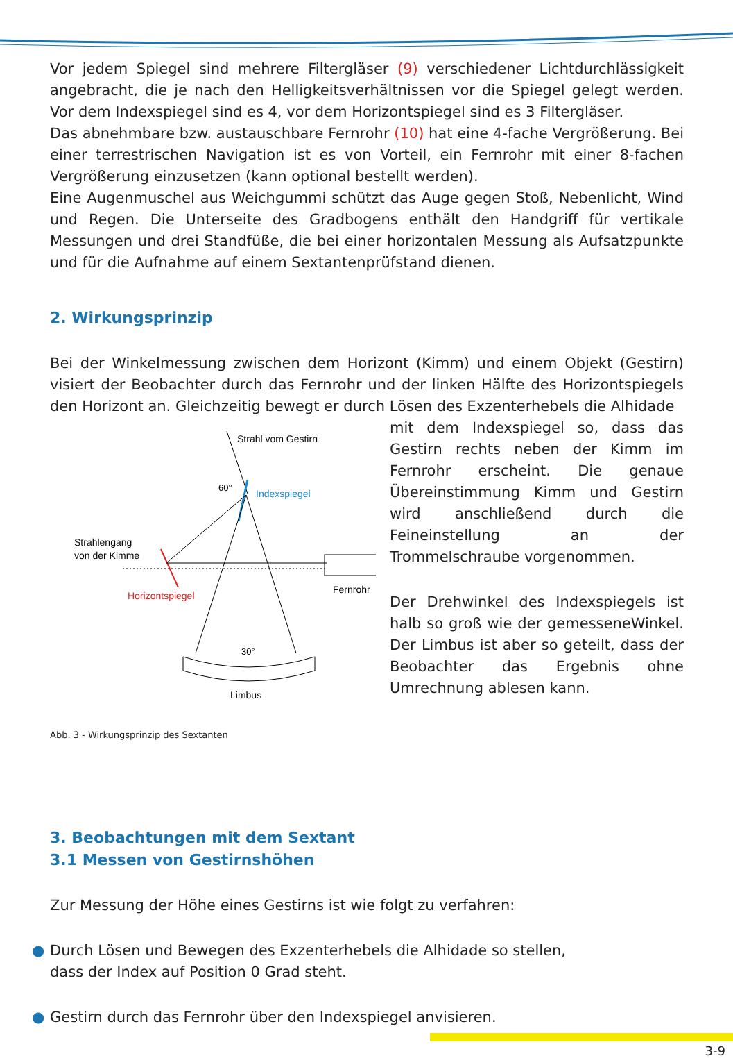Vor jedem Spiegel sind mehrere Filtergläser (9) verschiedener Lichtdurchlässigkeit angebracht, die je nach den Helligkeitsverhältnissen vor die Spiegel gelegt werden. Vor dem Indexspiegel sind es 4, vor dem Horizontspiegel sind es 3 Filtergläser.
Das abnehmbare bzw. austauschbare Fernrohr (10) hat eine 4-fache Vergrößerung. Bei einer terrestrischen Navigation ist es von Vorteil, ein Fernrohr mit einer 8-fachen Vergrößerung einzusetzen (kann optional bestellt werden).
Eine Augenmuschel aus Weichgummi schützt das Auge gegen Stoß, Nebenlicht, Wind und Regen. Die Unterseite des Gradbogens enthält den Handgriff für vertikale Messungen und drei Standfüße, die bei einer horizontalen Messung als Aufsatzpunkte und für die Aufnahme auf einem Sextantenprüfstand dienen.
2. Wirkungsprinzip
Bei der Winkelmessung zwischen dem Horizont (Kimm) und einem Objekt (Gestirn) visiert der Beobachter durch das Fernrohr und der linken Hälfte des Horizontspiegels den Horizont an. Gleichzeitig bewegt er durch Lösen des Exzenterhebels die Alhidade
Strahl vom Gestirn
60°
Indexspiegel
Strahlengang
von der Kimme
Horizontspiegel
Fernrohr
30°
Limbus
Abb. 3 - Wirkungsprinzip des Sextanten
mit dem Indexspiegel so, dass das Gestirn rechts neben der Kimm im Fernrohr erscheint. Die genaue Übereinstimmung Kimm und Gestirn wird anschließend durch die Feineinstellung an der Trommelschraube vorgenommen.
Der Drehwinkel des Indexspiegels ist halb so groß wie der gemesseneWinkel. Der Limbus ist aber so geteilt, dass der Beobachter das Ergebnis ohne Umrechnung ablesen kann.
3. Beobachtungen mit dem Sextant
3.1 Messen von Gestirnshöhen
Zur Messung der Höhe eines Gestirns ist wie folgt zu verfahren:
● Durch Lösen und Bewegen des Exzenterhebels die Alhidade so stellen,
dass der Index auf Position 0 Grad steht.
● Gestirn durch das Fernrohr über den Indexspiegel anvisieren.
3-9